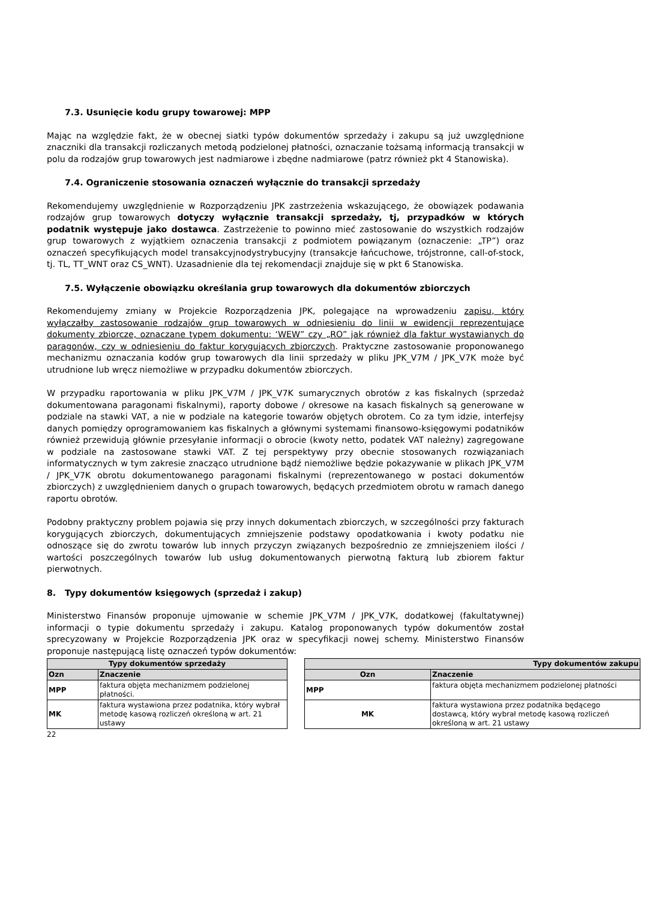7.3. Usunięcie kodu grupy towarowej: MPP
Mając na względzie fakt, że w obecnej siatki typów dokumentów sprzedaży i zakupu są już uwzględnione znaczniki dla transakcji rozliczanych metodą podzielonej płatności, oznaczanie tożsamą informacją transakcji w polu da rodzajów grup towarowych jest nadmiarowe i zbędne nadmiarowe (patrz również pkt 4 Stanowiska).
7.4. Ograniczenie stosowania oznaczeń wyłącznie do transakcji sprzedaży
Rekomendujemy uwzględnienie w Rozporządzeniu JPK zastrzeżenia wskazującego, że obowiązek podawania rodzajów grup towarowych dotyczy wyłącznie transakcji sprzedaży, tj, przypadków w których podatnik występuje jako dostawca. Zastrzeżenie to powinno mieć zastosowanie do wszystkich rodzajów grup towarowych z wyjątkiem oznaczenia transakcji z podmiotem powiązanym (oznaczenie: „TP”) oraz oznaczeń specyfikujących model transakcyjnodystrybucyjny (transakcje łańcuchowe, trójstronne, call-of-stock, tj. TL, TT_WNT oraz CS_WNT). Uzasadnienie dla tej rekomendacji znajduje się w pkt 6 Stanowiska.
7.5. Wyłączenie obowiązku określania grup towarowych dla dokumentów zbiorczych
Rekomendujemy zmiany w Projekcie Rozporządzenia JPK, polegające na wprowadzeniu zapisu, który wyłączałby zastosowanie rodzajów grup towarowych w odniesieniu do linii w ewidencji reprezentujące dokumenty zbiorcze, oznaczane typem dokumentu: ‘WEW” czy „RO” jak również dla faktur wystawianych do paragonów, czy w odniesieniu do faktur korygujących zbiorczych. Praktyczne zastosowanie proponowanego mechanizmu oznaczania kodów grup towarowych dla linii sprzedaży w pliku JPK_V7M / JPK_V7K może być utrudnione lub wręcz niemożliwe w przypadku dokumentów zbiorczych.
W przypadku raportowania w pliku JPK_V7M / JPK_V7K sumarycznych obrotów z kas fiskalnych (sprzedaż dokumentowana paragonami fiskalnymi), raporty dobowe / okresowe na kasach fiskalnych są generowane w podziale na stawki VAT, a nie w podziale na kategorie towarów objętych obrotem. Co za tym idzie, interfejsy danych pomiędzy oprogramowaniem kas fiskalnych a głównymi systemami finansowo-księgowymi podatników również przewidują głównie przesyłanie informacji o obrocie (kwoty netto, podatek VAT należny) zagregowane w podziale na zastosowane stawki VAT. Z tej perspektywy przy obecnie stosowanych rozwiązaniach informatycznych w tym zakresie znacząco utrudnione bądź niemożliwe będzie pokazywanie w plikach JPK_V7M / JPK_V7K obrotu dokumentowanego paragonami fiskalnymi (reprezentowanego w postaci dokumentów zbiorczych) z uwzględnieniem danych o grupach towarowych, będących przedmiotem obrotu w ramach danego raportu obrotów.
Podobny praktyczny problem pojawia się przy innych dokumentach zbiorczych, w szczególności przy fakturach korygujących zbiorczych, dokumentujących zmniejszenie podstawy opodatkowania i kwoty podatku nie odnoszące się do zwrotu towarów lub innych przyczyn związanych bezpośrednio ze zmniejszeniem ilości / wartości poszczególnych towarów lub usług dokumentowanych pierwotną fakturą lub zbiorem faktur pierwotnych.
8. Typy dokumentów księgowych (sprzedaż i zakup)
Ministerstwo Finansów proponuje ujmowanie w schemie JPK_V7M / JPK_V7K, dodatkowej (fakultatywnej) informacji o typie dokumentu sprzedaży i zakupu. Katalog proponowanych typów dokumentów został sprecyzowany w Projekcie Rozporządzenia JPK oraz w specyfikacji nowej schemy. Ministerstwo Finansów proponuje następującą listę oznaczeń typów dokumentów:
| Typy dokumentów sprzedaży | |
| --- | --- |
| Ozn | Znaczenie |
| MPP | faktura objęta mechanizmem podzielonej płatności. |
| MK | faktura wystawiona przez podatnika, który wybrał metodę kasową rozliczeń określoną w art. 21 ustawy |
| Typy dokumentów zakupu | |
| --- | --- |
| Ozn | Znaczenie |
| MPP | faktura objęta mechanizmem podzielonej płatności |
| MK | faktura wystawiona przez podatnika będącego dostawcą, który wybrał metodę kasową rozliczeń określoną w art. 21 ustawy |
22